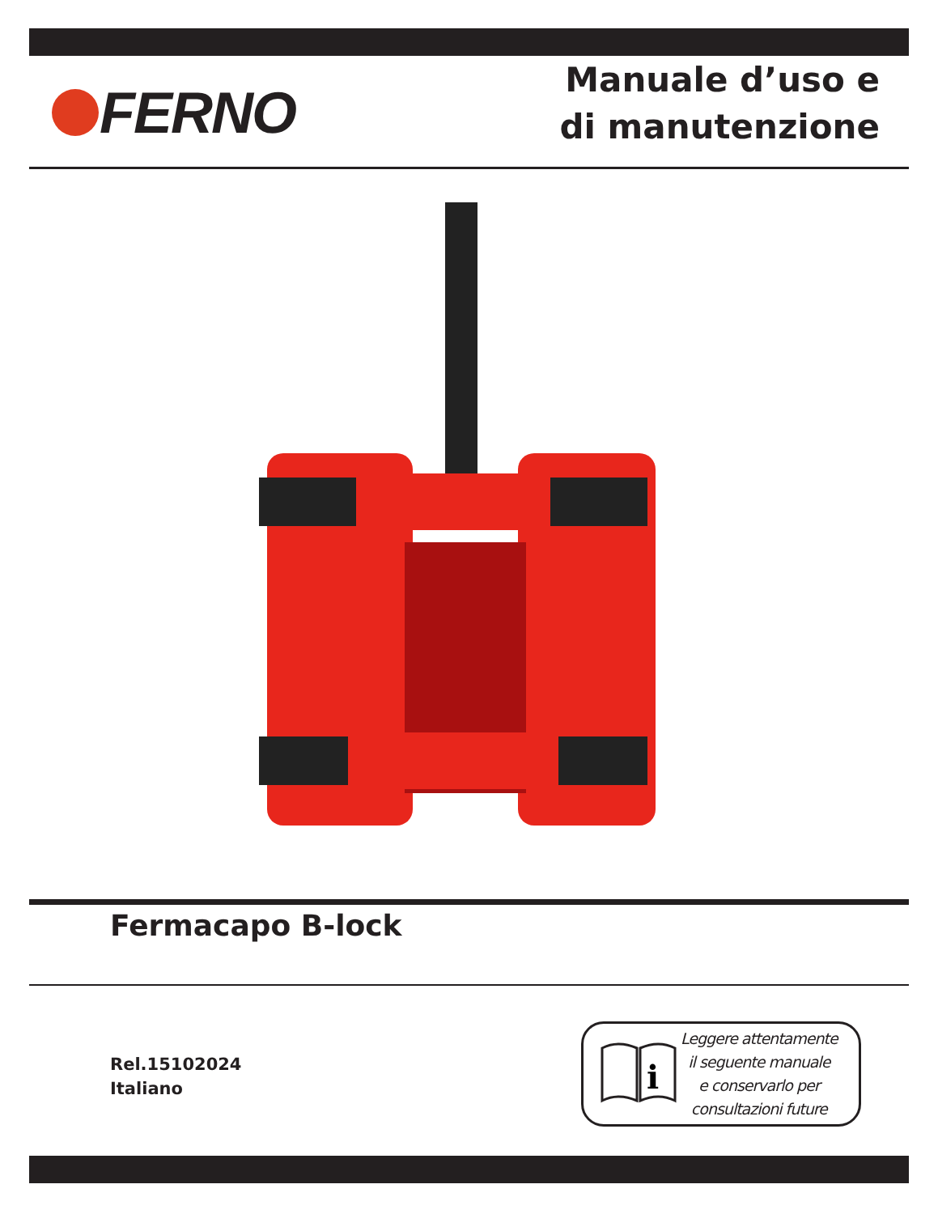FERNO
Manuale d’uso e
di manutenzione
Fermacapo B-lock
Rel.15102024
Italiano
i
Leggere attentamente
il seguente manuale
e conservarlo per
consultazioni future